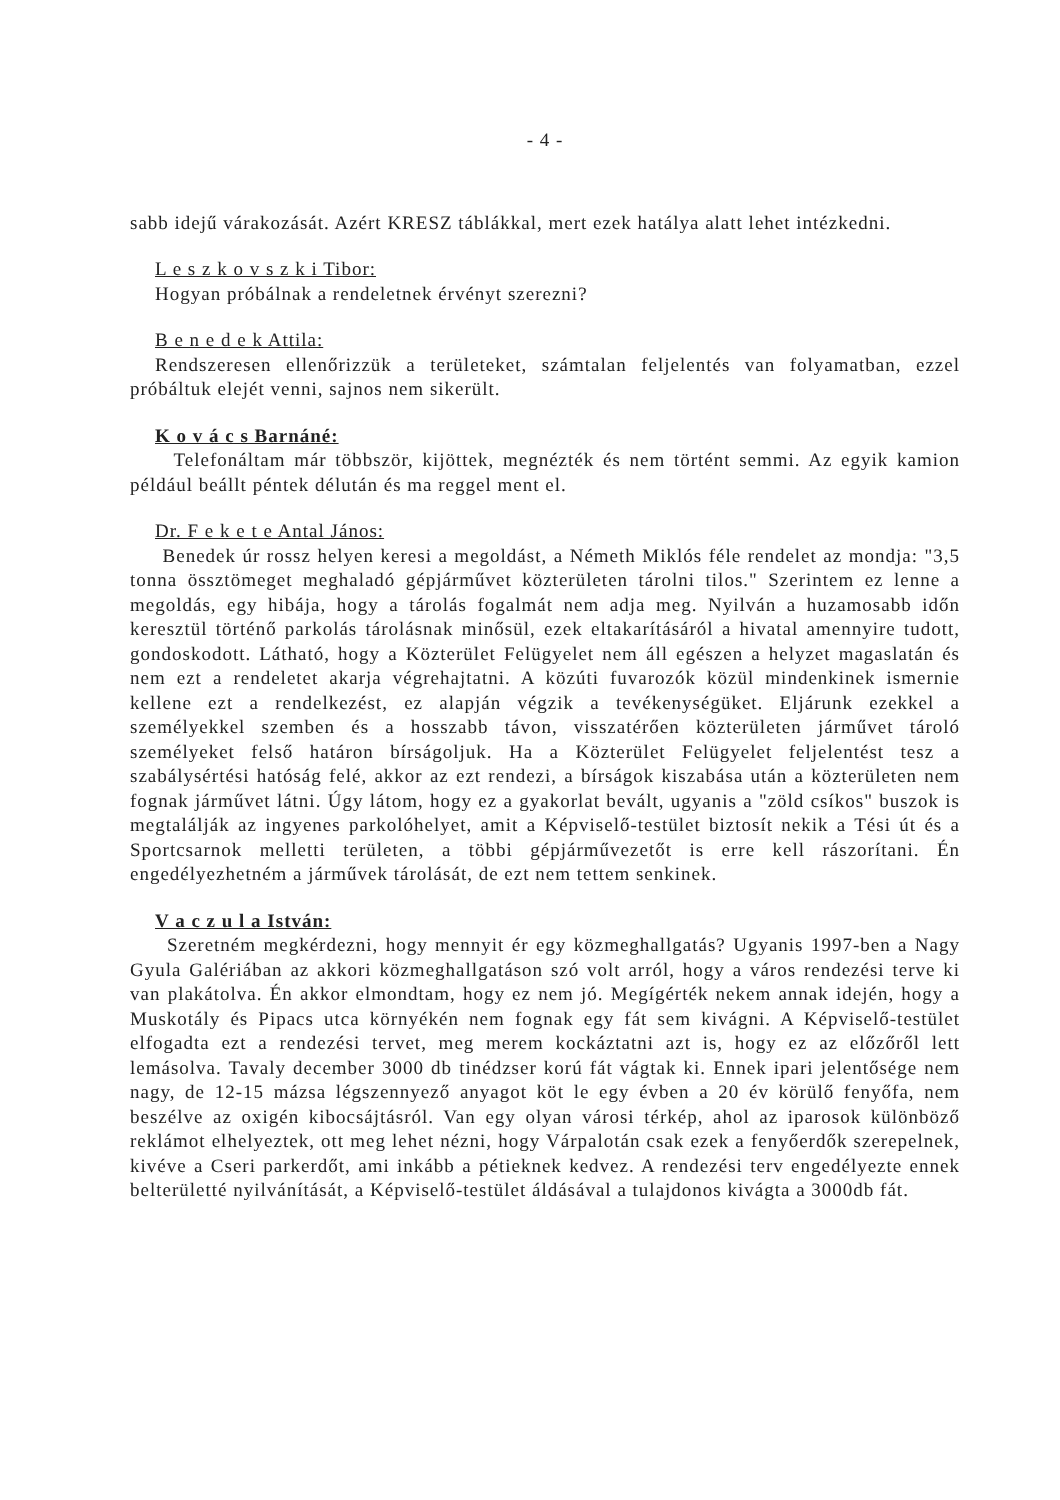- 4 -
sabb idejű várakozását. Azért KRESZ táblákkal, mert ezek hatálya alatt lehet intézkedni.
L e s z k o v s z k i Tibor:
Hogyan próbálnak a rendeletnek érvényt szerezni?
B e n e d e k Attila:
Rendszeresen ellenőrizzük a területeket, számtalan feljelentés van folyamatban, ezzel próbáltuk elejét venni, sajnos nem sikerült.
K o v á c s Barnáné:
Telefonáltam már többször, kijöttek, megnézték és nem történt semmi. Az egyik kamion például beállt péntek délután és ma reggel ment el.
Dr. F e k e t e Antal János:
Benedek úr rossz helyen keresi a megoldást, a Németh Miklós féle rendelet az mondja: "3,5 tonna össztömeget meghaladó gépjárművet közterületen tárolni tilos." Szerintem ez lenne a megoldás, egy hibája, hogy a tárolás fogalmát nem adja meg. Nyilván a huzamosabb időn keresztül történő parkolás tárolásnak minősül, ezek eltakarításáról a hivatal amennyire tudott, gondoskodott. Látható, hogy a Közterület Felügyelet nem áll egészen a helyzet magaslatán és nem ezt a rendeletet akarja végrehajtatni. A közúti fuvarozók közül mindenkinek ismernie kellene ezt a rendelkezést, ez alapján végzik a tevékenységüket. Eljárunk ezekkel a személyekkel szemben és a hosszabb távon, visszatérően közterületen járművet tároló személyeket felső határon bírságoljuk. Ha a Közterület Felügyelet feljelentést tesz a szabálysértési hatóság felé, akkor az ezt rendezi, a bírságok kiszabása után a közterületen nem fognak járművet látni. Úgy látom, hogy ez a gyakorlat bevált, ugyanis a "zöld csíkos" buszok is megtalálják az ingyenes parkolóhelyet, amit a Képviselő-testület biztosít nekik a Tési út és a Sportcsarnok melletti területen, a többi gépjárművezetőt is erre kell rászorítani. Én engedélyezhetném a járművek tárolását, de ezt nem tettem senkinek.
V a c z u l a István:
Szeretném megkérdezni, hogy mennyit ér egy közmeghallgatás? Ugyanis 1997-ben a Nagy Gyula Galériában az akkori közmeghallgatáson szó volt arról, hogy a város rendezési terve ki van plakátolva. Én akkor elmondtam, hogy ez nem jó. Megígérték nekem annak idején, hogy a Muskotály és Pipacs utca környékén nem fognak egy fát sem kivágni. A Képviselő-testület elfogadta ezt a rendezési tervet, meg merem kockáztatni azt is, hogy ez az előzőről lett lemásolva. Tavaly december 3000 db tinédzser korú fát vágtak ki. Ennek ipari jelentősége nem nagy, de 12-15 mázsa légszennyező anyagot köt le egy évben a 20 év körülő fenyőfa, nem beszélve az oxigén kibocsájtásról. Van egy olyan városi térkép, ahol az iparosok különböző reklámot elhelyeztek, ott meg lehet nézni, hogy Várpalotán csak ezek a fenyőerdők szerepelnek, kivéve a Cseri parkerdőt, ami inkább a pétieknek kedvez. A rendezési terv engedélyezte ennek belterületté nyilvánítását, a Képviselő-testület áldásával a tulajdonos kivágta a 3000db fát.